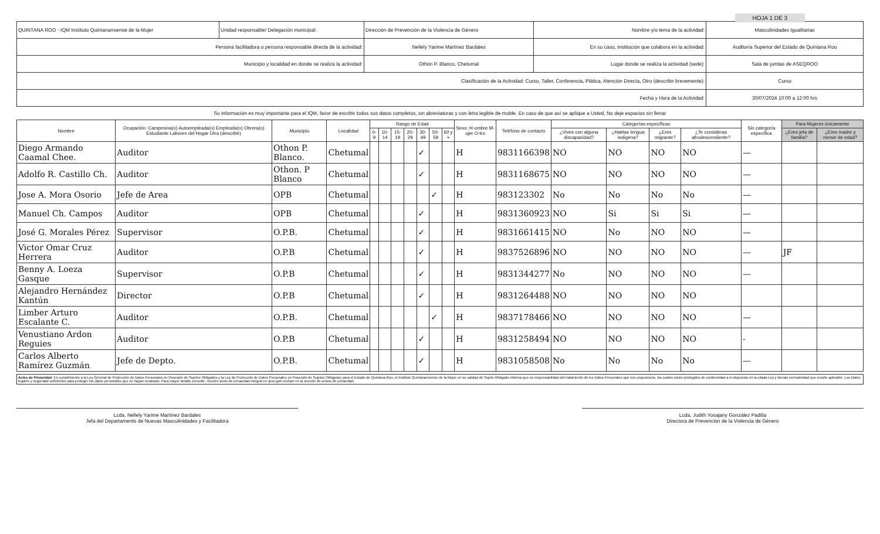HOJA 1 DE 3
| QUINTANA ROO · IQM Instituto Quintanarroense de la Mujer | Unidad responsable/ Delegación municipal: | Dirección de Prevención de la Violencia de Género | Nombre y/o tema de la actividad: | Masculinidades Igualitarias |
| Persona facilitadora o persona responsable directa de la actividad: | | Nellely Yarime Martínez Bardales | En su caso, Institución que colabora en la actividad: | Auditoría Superior del Estado de Quintana Roo |
| Municipio y localidad en donde se realiza la actividad: | | Othón P. Blanco, Chetumal | Lugar donde se realiza la actividad (sede): | Sala de jumtas de ASEQROO |
| Clasificación de la Actividad: Curso, Taller, Conferencia, Plática, Atención Directa, Otro (describir brevemente): | | | | Curso |
| Fecha y Hora de la Actividad: | | | | 30/07/2024 10:00 a 12:00 hrs |
Su información es muy importante para el IQM, favor de escribir todos sus datos completos, sin abreviaturas y con letra legible de molde. En caso de que así se aplique a Usted, No deje espacios sin llenar
| Nombre | Ocupación: Campesina(o) Autoempleada(o) Empleada(o) Obrera(o) Estudiante Labores del Hogar Otra (describir) | Municipio | Localidad | Rango de Edad | | | | | | | Sexo: H-ombre M-ujer O-tro | Teléfono de contacto | Categorías específicas | | | | Sin categoría específica | Para Mujeres únicamente | |
| --- | --- | --- | --- | --- | --- | --- | --- | --- | --- | --- | --- | --- | --- | --- | --- | --- | --- | --- | --- |
| | | | | 0-9 | 10-14 | 15-19 | 20-29 | 30-49 | 50-59 | 60 y + | | | ¿Vives con alguna discapacidad? | ¿Hablas lengua indígena? | ¿Eres migrante? | ¿Te consideras afrodescendiente? | | ¿Eres jefa de familia? | ¿Eres madre y menor de edad? |
| Diego Armando Caamal Chee. | Auditor | Othon P. Blanco. | Chetumal | | | | | ✓ | | | H | 9831166398 | NO | NO | NO | NO | — | | |
| Adolfo R. Castillo Ch. | Auditor | Othon. P Blanco | Chetumal | | | | | ✓ | | | H | 9831168675 | NO | NO | NO | NO | — | | |
| Jose A. Mora Osorio | Jefe de Area | OPB | Chetumal | | | | | | ✓ | | H | 983123302 | No | No | No | No | — | | |
| Manuel Ch. Campos | Auditor | OPB | Chetumal | | | | | ✓ | | | H | 9831360923 | NO | Si | Si | Si | — | | |
| José G. Morales Pérez | Supervisor | O.P.B. | Chetumal | | | | | ✓ | | | H | 9831661415 | NO | No | NO | NO | — | | |
| Victor Omar Cruz Herrera | Auditor | O.P.B | Chetumal | | | | | ✓ | | | H | 9837526896 | NO | NO | NO | NO | — | JF | |
| Benny A. Loeza Gasque | Supervisor | O.P.B | Chetumal | | | | | ✓ | | | H | 9831344277 | No | NO | NO | NO | — | | |
| Alejandro Hernández Kantún | Director | O.P.B | Chetumal | | | | | ✓ | | | H | 9831264488 | NO | NO | NO | NO | | | |
| Limber Arturo Escalante C. | Auditor | O.P.B. | Chetumal | | | | | | ✓ | | H | 9837178466 | NO | NO | NO | NO | — | | |
| Venustiano Ardon Reguies | Auditor | O.P.B | Chetumal | | | | | ✓ | | | H | 9831258494 | NO | NO | NO | NO | - | | |
| Carlos Alberto Ramírez Guzmán | Jefe de Depto. | O.P.B. | Chetumal | | | | | ✓ | | | H | 9831058508 | No | No | No | No | — | | |
Aviso de Privacidad: En cumplimiento a la Ley General de Protección de Datos Personales en Posesión de Sujetos Obligados y la Ley de Protección de Datos Personales en Posesión de Sujetos Obligados para el Estado de Quintana Roo, el Instituto Quintanarroense de la Mujer en su calidad de Sujeto Obligado informa que es responsabilidad del tratamiento de los Datos Personales que nos proporcione, los cuales serán protegidos de conformidad a lo dispuesto en la citada Ley y demás normatividad que resulte aplicable. Los Datos legales y seguridad suficientes para proteger los datos personales que se hayan recabado. Para mayor detalle consulte, nuestro aviso de privacidad integral en qroo.gob.mx/iqm en la sección de avisos de privacidad.
Lcda. Nellely Yarime Martínez Bardales
Jefa del Departamento de Nuevas Masculinidades y Facilitadora
Lcda. Judith Yosajany González Padilla
Directora de Prevención de la Violencia de Género